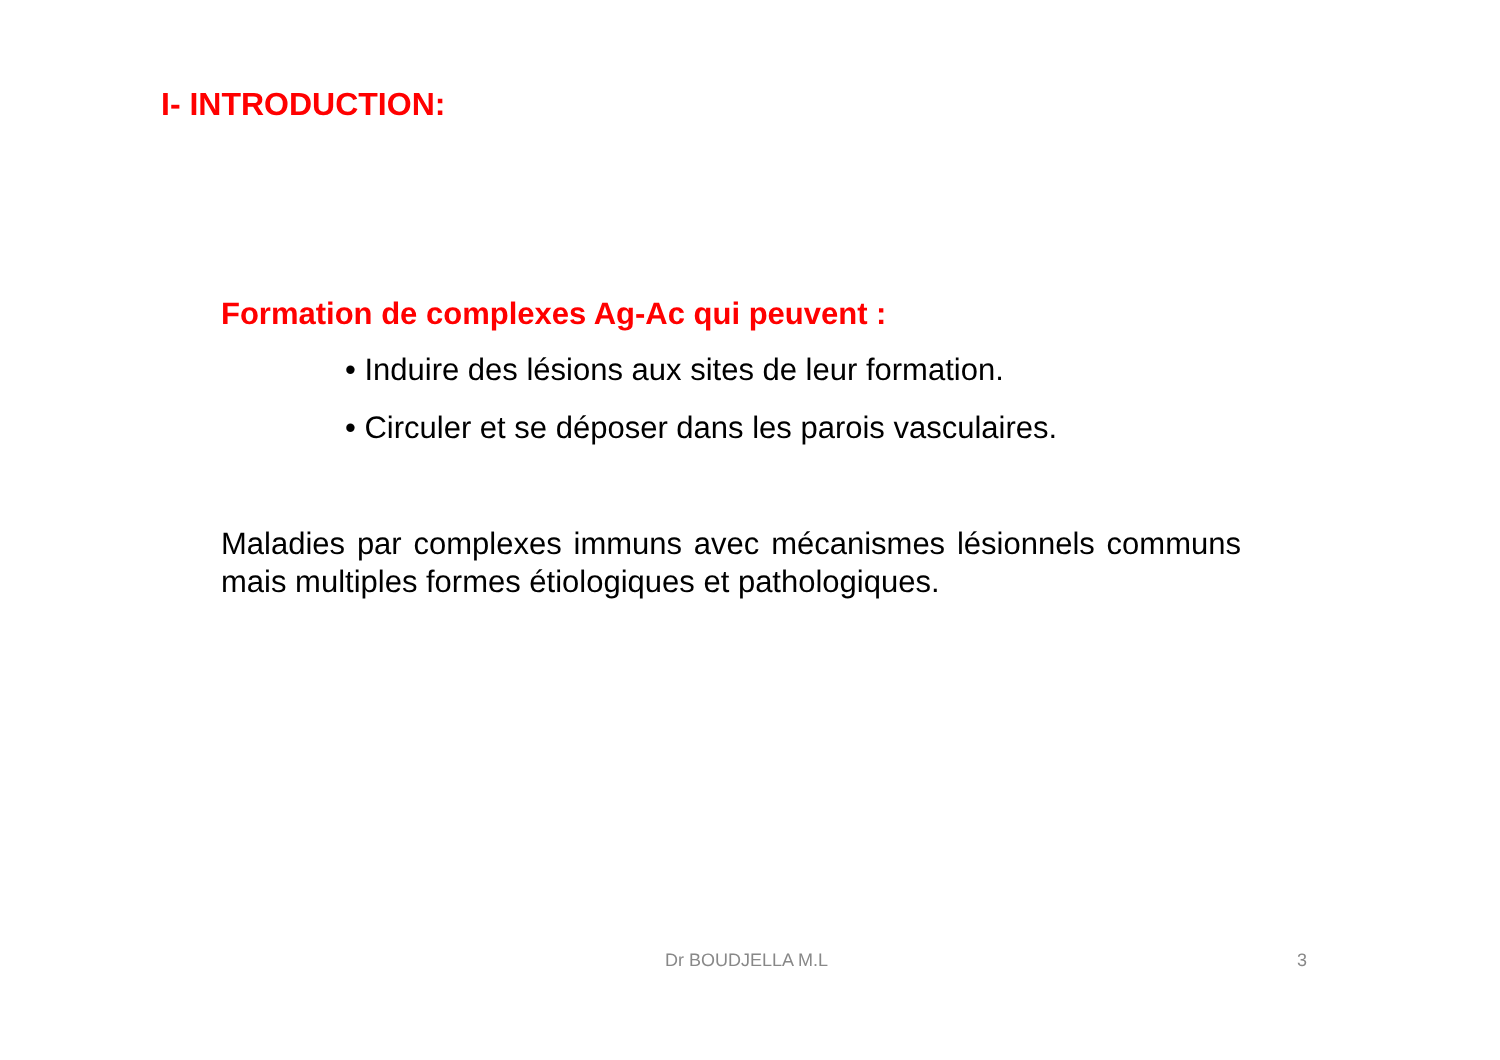I- INTRODUCTION:
Formation de complexes Ag-Ac qui peuvent :
• Induire des lésions aux sites de leur formation.
• Circuler et se déposer dans les parois vasculaires.
Maladies par complexes immuns avec mécanismes lésionnels communs mais multiples formes étiologiques et pathologiques.
Dr BOUDJELLA M.L 3